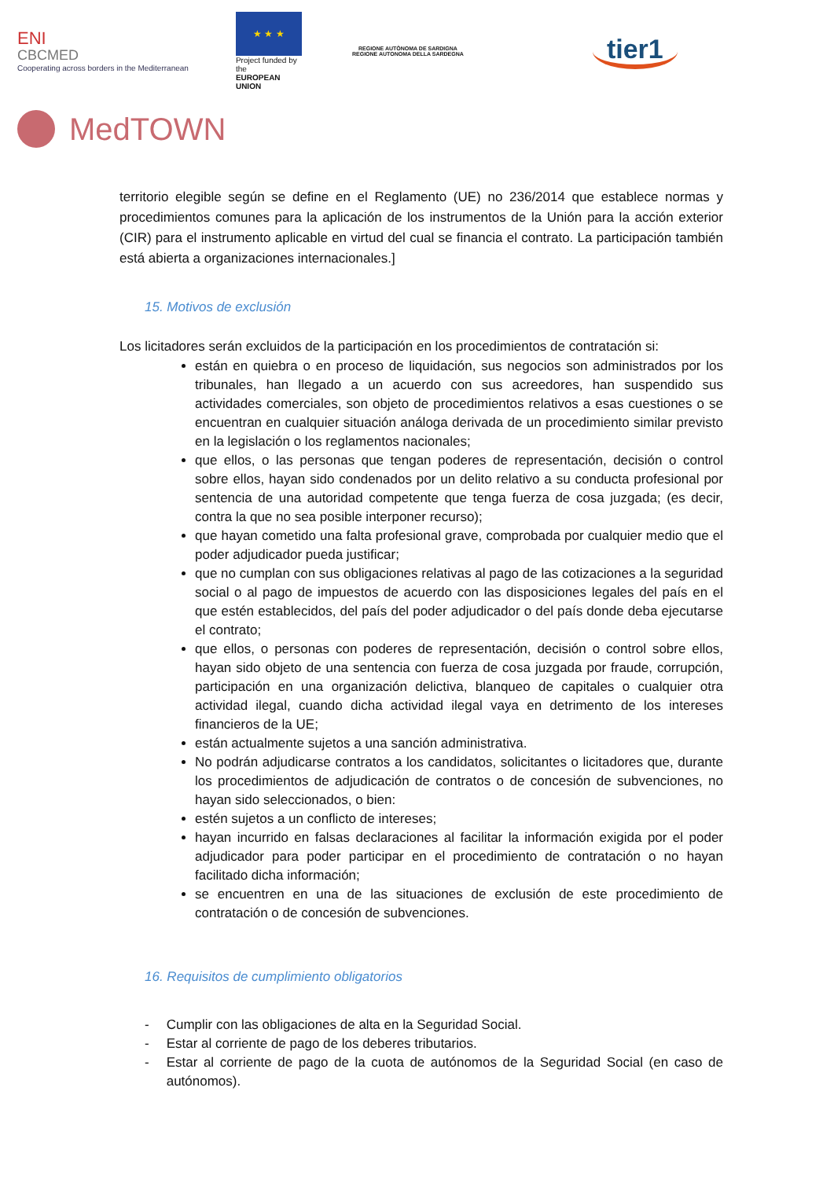ENI
CBCMED
Cooperating across borders in the Mediterranean
★ ★ ★
Project funded by the
EUROPEAN UNION
REGIONE AUTÒNOMA DE SARDIGNA
REGIONE AUTONOMA DELLA SARDEGNA
tier1
MedTOWN
territorio elegible según se define en el Reglamento (UE) no 236/2014 que establece normas y procedimientos comunes para la aplicación de los instrumentos de la Unión para la acción exterior (CIR) para el instrumento aplicable en virtud del cual se financia el contrato. La participación también está abierta a organizaciones internacionales.]
15. Motivos de exclusión
Los licitadores serán excluidos de la participación en los procedimientos de contratación si:
están en quiebra o en proceso de liquidación, sus negocios son administrados por los tribunales, han llegado a un acuerdo con sus acreedores, han suspendido sus actividades comerciales, son objeto de procedimientos relativos a esas cuestiones o se encuentran en cualquier situación análoga derivada de un procedimiento similar previsto en la legislación o los reglamentos nacionales;
que ellos, o las personas que tengan poderes de representación, decisión o control sobre ellos, hayan sido condenados por un delito relativo a su conducta profesional por sentencia de una autoridad competente que tenga fuerza de cosa juzgada; (es decir, contra la que no sea posible interponer recurso);
que hayan cometido una falta profesional grave, comprobada por cualquier medio que el poder adjudicador pueda justificar;
que no cumplan con sus obligaciones relativas al pago de las cotizaciones a la seguridad social o al pago de impuestos de acuerdo con las disposiciones legales del país en el que estén establecidos, del país del poder adjudicador o del país donde deba ejecutarse el contrato;
que ellos, o personas con poderes de representación, decisión o control sobre ellos, hayan sido objeto de una sentencia con fuerza de cosa juzgada por fraude, corrupción, participación en una organización delictiva, blanqueo de capitales o cualquier otra actividad ilegal, cuando dicha actividad ilegal vaya en detrimento de los intereses financieros de la UE;
están actualmente sujetos a una sanción administrativa.
No podrán adjudicarse contratos a los candidatos, solicitantes o licitadores que, durante los procedimientos de adjudicación de contratos o de concesión de subvenciones, no hayan sido seleccionados, o bien:
estén sujetos a un conflicto de intereses;
hayan incurrido en falsas declaraciones al facilitar la información exigida por el poder adjudicador para poder participar en el procedimiento de contratación o no hayan facilitado dicha información;
se encuentren en una de las situaciones de exclusión de este procedimiento de contratación o de concesión de subvenciones.
16. Requisitos de cumplimiento obligatorios
- Cumplir con las obligaciones de alta en la Seguridad Social.
- Estar al corriente de pago de los deberes tributarios.
- Estar al corriente de pago de la cuota de autónomos de la Seguridad Social (en caso de autónomos).